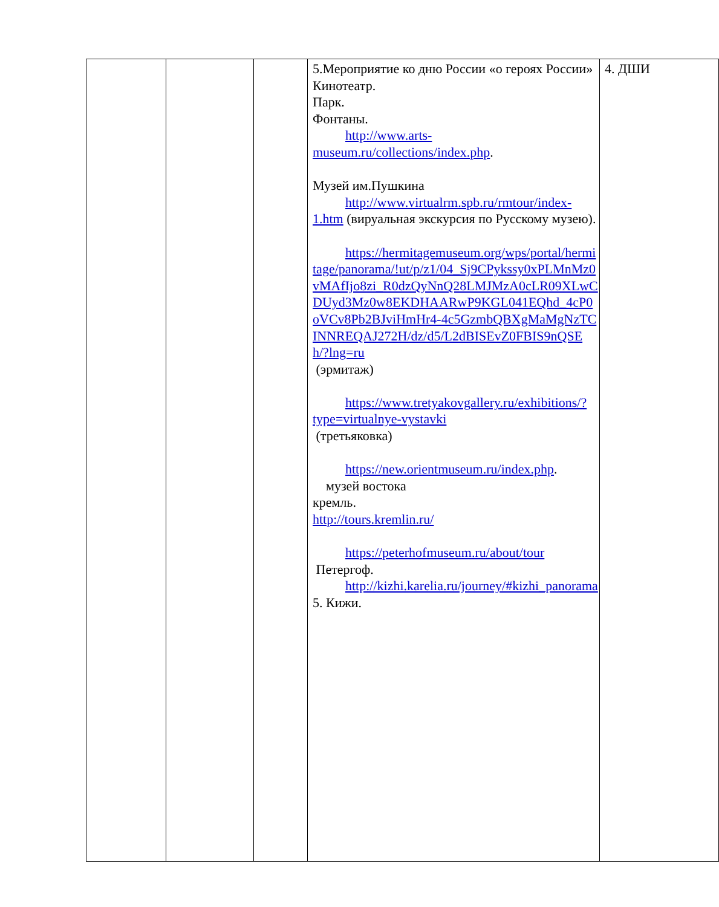| | | | 5.Мероприятие ко дню России «о героях России» Кинотеатр. Парк. Фонтаны. http://www.arts-museum.ru/collections/index.php . Музей им.Пушкина http://www.virtualrm.spb.ru/rmtour/index-1.htm (вируальная экскурсия по Русскому музею). https://hermitagemuseum.org/wps/portal/hermitage/panorama/!ut/p/z1/04_Sj9CPykssy0xPLMnMz0vMAfIjo8zi_R0dzQyNnQ28LMJMzA0cLR09XLwCDUyd3Mz0w8EKDHAARwP9KGL041EQhd_4cP0oVCv8Pb2BJviHmHr4-4c5GzmbQBXgMaMgNzTCINNREQAJ272H/dz/d5/L2dBISEvZ0FBIS9nQSEh/?lng=ru (эрмитаж) https://www.tretyakovgallery.ru/exhibitions/?type=virtualnye-vystavki (третьяковка) https://new.orientmuseum.ru/index.php . музей востока кремль. http://tours.kremlin.ru/ https://peterhofmuseum.ru/about/tour Петергоф. http://kizhi.karelia.ru/journey/#kizhi_panorama 5. Кижи. | 4. ДШИ |